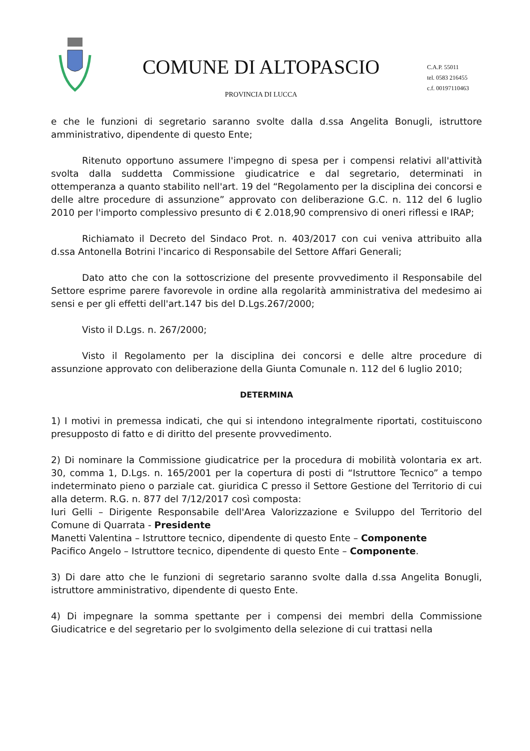COMUNE DI ALTOPASCIO
PROVINCIA DI LUCCA
C.A.P. 55011
tel. 0583 216455
c.f. 00197110463
e che le funzioni di segretario saranno svolte dalla d.ssa Angelita Bonugli, istruttore amministrativo, dipendente di questo Ente;
Ritenuto opportuno assumere l'impegno di spesa per i compensi relativi all'attività svolta dalla suddetta Commissione giudicatrice e dal segretario, determinati in ottemperanza a quanto stabilito nell'art. 19 del “Regolamento per la disciplina dei concorsi e delle altre procedure di assunzione” approvato con deliberazione G.C. n. 112 del 6 luglio 2010 per l'importo complessivo presunto di € 2.018,90 comprensivo di oneri riflessi e IRAP;
Richiamato il Decreto del Sindaco Prot. n. 403/2017 con cui veniva attribuito alla d.ssa Antonella Botrini l'incarico di Responsabile del Settore Affari Generali;
Dato atto che con la sottoscrizione del presente provvedimento il Responsabile del Settore esprime parere favorevole in ordine alla regolarità amministrativa del medesimo ai sensi e per gli effetti dell'art.147 bis del D.Lgs.267/2000;
Visto il D.Lgs. n. 267/2000;
Visto il Regolamento per la disciplina dei concorsi e delle altre procedure di assunzione approvato con deliberazione della Giunta Comunale n. 112 del 6 luglio 2010;
DETERMINA
1) I motivi in premessa indicati, che qui si intendono integralmente riportati, costituiscono presupposto di fatto e di diritto del presente provvedimento.
2) Di nominare la Commissione giudicatrice per la procedura di mobilità volontaria ex art. 30, comma 1, D.Lgs. n. 165/2001 per la copertura di posti di “Istruttore Tecnico” a tempo indeterminato pieno o parziale cat. giuridica C presso il Settore Gestione del Territorio di cui alla determ. R.G. n. 877 del 7/12/2017 così composta:
Iuri Gelli – Dirigente Responsabile dell'Area Valorizzazione e Sviluppo del Territorio del Comune di Quarrata - Presidente
Manetti Valentina – Istruttore tecnico, dipendente di questo Ente – Componente
Pacifico Angelo – Istruttore tecnico, dipendente di questo Ente – Componente.
3) Di dare atto che le funzioni di segretario saranno svolte dalla d.ssa Angelita Bonugli, istruttore amministrativo, dipendente di questo Ente.
4) Di impegnare la somma spettante per i compensi dei membri della Commissione Giudicatrice e del segretario per lo svolgimento della selezione di cui trattasi nella